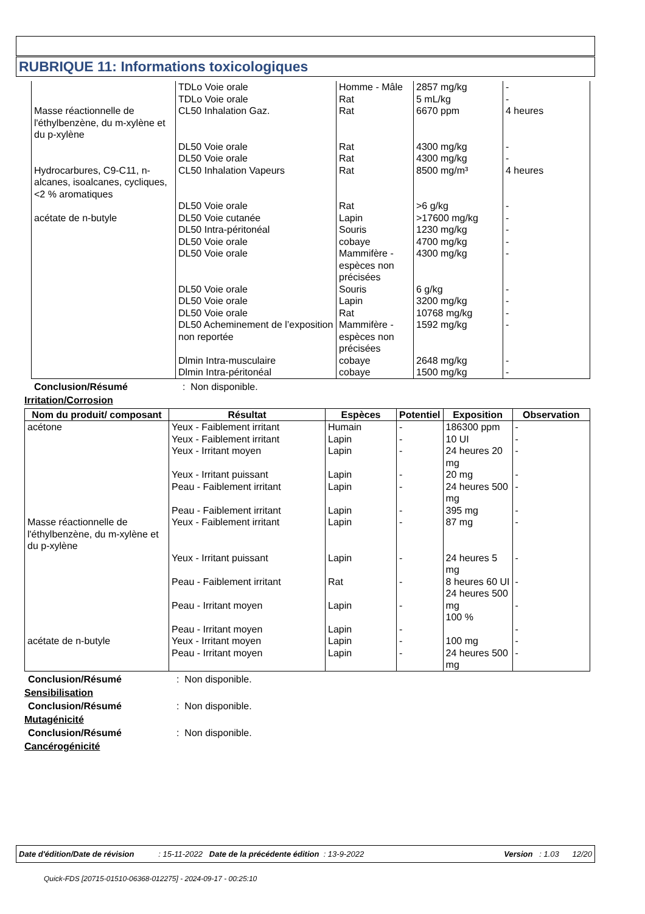RUBRIQUE 11: Informations toxicologiques
| | TDLo Voie orale TDLo Voie orale | Homme - Mâle Rat | 2857 mg/kg 5 mL/kg | - - |
| Masse réactionnelle de l'éthylbenzène, du m-xylène et du p-xylène | CL50 Inhalation Gaz. | Rat | 6670 ppm | 4 heures |
| | DL50 Voie orale DL50 Voie orale | Rat Rat | 4300 mg/kg 4300 mg/kg | - - |
| Hydrocarbures, C9-C11, n-alcanes, isoalcanes, cycliques, <2 % aromatiques | CL50 Inhalation Vapeurs | Rat | 8500 mg/m³ | 4 heures |
| | DL50 Voie orale | Rat | >6 g/kg | - |
| acétate de n-butyle | DL50 Voie cutanée DL50 Intra-péritonéal DL50 Voie orale DL50 Voie orale DL50 Voie orale DL50 Voie orale DL50 Voie orale DL50 Acheminement de l’exposition non reportée Dlmin Intra-musculaire Dlmin Intra-péritonéal | Lapin Souris cobaye Mammifère - espèces non précisées Souris Lapin Rat Mammifère - espèces non précisées cobaye cobaye | >17600 mg/kg 1230 mg/kg 4700 mg/kg 4300 mg/kg 6 g/kg 3200 mg/kg 10768 mg/kg 1592 mg/kg 2648 mg/kg 1500 mg/kg | - - - - - - - - - - |
Conclusion/Résumé: Non disponible.
Irritation/Corrosion
| Nom du produit/ composant | Résultat | Espèces | Potentiel | Exposition | Observation |
| --- | --- | --- | --- | --- | --- |
| acétone | Yeux - Faiblement irritant Yeux - Faiblement irritant Yeux - Irritant moyen Yeux - Irritant puissant Peau - Faiblement irritant Peau - Faiblement irritant | Humain Lapin Lapin Lapin Lapin Lapin | - - - - - - | 186300 ppm 10 UI 24 heures 20 mg 20 mg 24 heures 500 mg 395 mg | - - - - - - |
| Masse réactionnelle de l'éthylbenzène, du m-xylène et du p-xylène | Yeux - Faiblement irritant Yeux - Irritant puissant Peau - Faiblement irritant Peau - Irritant moyen Peau - Irritant moyen | Lapin Lapin Rat Lapin Lapin | - - - - - | 87 mg 24 heures 5 mg 8 heures 60 UI 24 heures 500 mg 100 % | - - - - - |
| acétate de n-butyle | Yeux - Irritant moyen Peau - Irritant moyen | Lapin Lapin | - - | 100 mg 24 heures 500 mg | - - |
Conclusion/Résumé: Non disponible.
Sensibilisation
Conclusion/Résumé: Non disponible.
Mutagénicité
Conclusion/Résumé: Non disponible.
Cancérogénicité
Date d'édition/Date de révision : 15-11-2022 Date de la précédente édition : 13-9-2022 Version : 1.03 12/20
Quick-FDS [20715-01510-06368-012275] - 2024-09-17 - 00:25:10